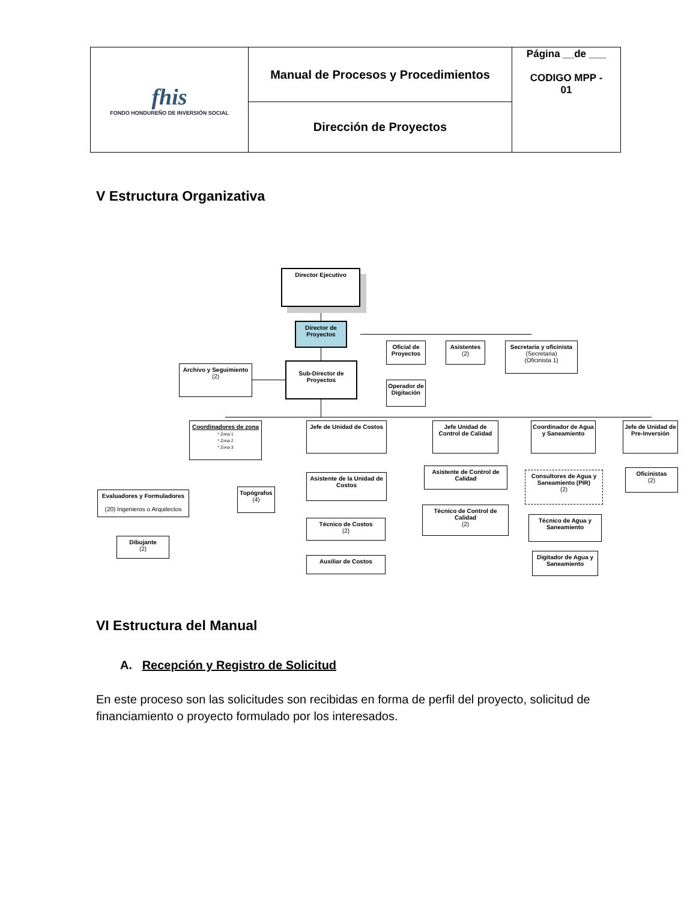| fhis FONDO HONDUREÑO DE INVERSIÓN SOCIAL | Manual de Procesos y Procedimientos | Página __de ___ CODIGO MPP - 01 |
| | Dirección de Proyectos | |
V Estructura Organizativa
Director Ejecutivo
Director de Proyectos
Archivo y Seguimiento
(2)
Sub-Director de Proyectos
Oficial de Proyectos
Asistentes
(2)
Secretaria y oficinista
(Secretaria)
(Oficinista 1)
Operador de Digitación
Coordinadores de zona
* Zona 1
* Zona 2
* Zona 3
Jefe de Unidad de Costos
Jefe Unidad de Control de Calidad
Coordinador de Agua y Saneamiento
Jefe de Unidad de Pre-Inversión
Evaluadores y Formuladores
(20) Ingenieros o Arquitectos
Topógrafos
(4)
Dibujante
(2)
Asistente de la Unidad de Costos
Técnico de Costos
(2)
Auxiliar de Costos
Asistente de Control de Calidad
Técnico de Control de Calidad
(2)
Consultores de Agua y Saneamiento (PIR)
(2)
Técnico de Agua y Saneamiento
Digitador de Agua y Saneamiento
Oficinistas
(2)
VI Estructura del Manual
A. Recepción y Registro de Solicitud
En este proceso son las solicitudes son recibidas en forma de perfil del proyecto, solicitud de financiamiento o proyecto formulado por los interesados.